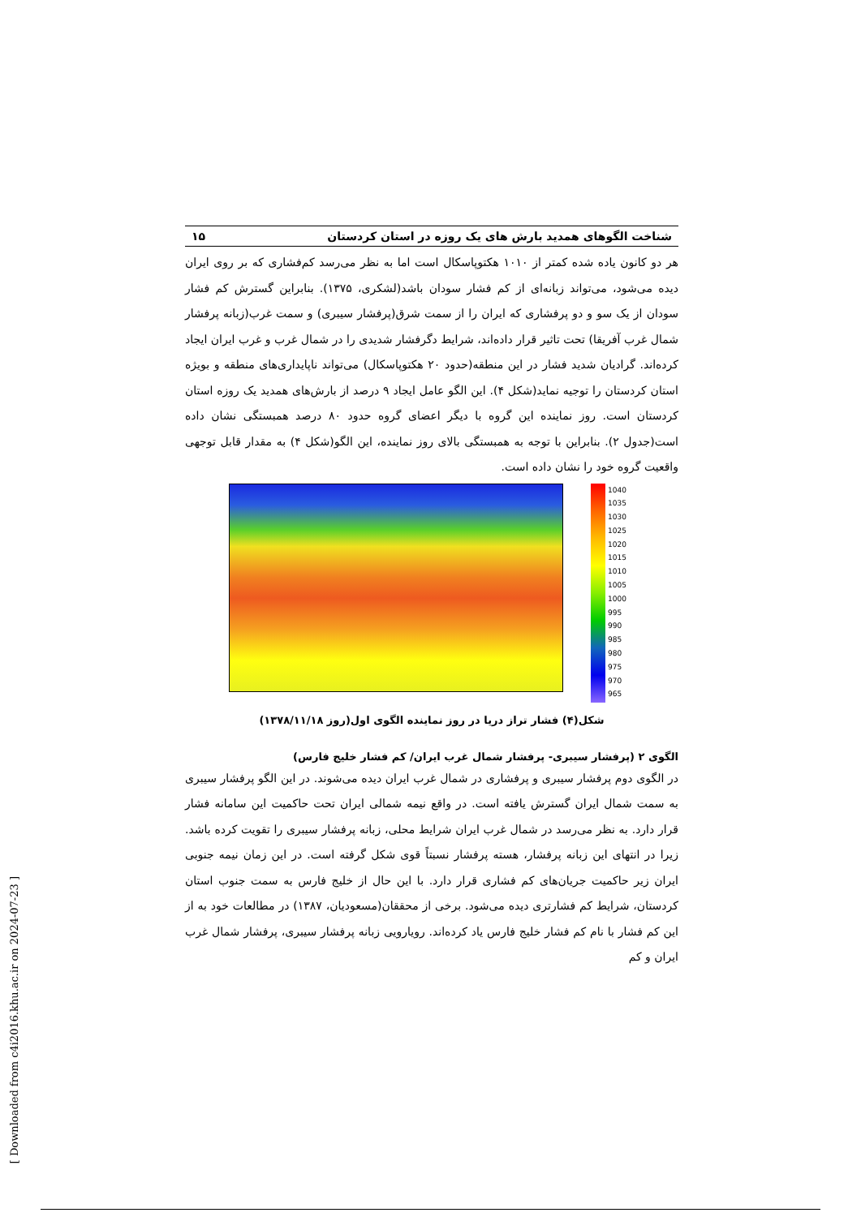شناخت الگوهای همدید بارش های یک روزه در استان کردستان ۱۵
هر دو کانون یاده شده کمتر از ۱۰۱۰ هکتوپاسکال است اما به نظر می‌رسد کم‌فشاری که بر روی ایران دیده می‌شود، می‌تواند زبانه‌ای از کم فشار سودان باشد(لشکری، ۱۳۷۵). بنابراین گسترش کم فشار سودان از یک سو و دو پرفشاری که ایران را از سمت شرق(پرفشار سیبری) و سمت غرب(زبانه پرفشار شمال غرب آفریقا) تحت تاثیر قرار داده‌اند، شرایط دگرفشار شدیدی را در شمال غرب و غرب ایران ایجاد کرده‌اند. گرادیان شدید فشار در این منطقه(حدود ۲۰ هکتوپاسکال) می‌تواند ناپایداری‌های منطقه و بویژه استان کردستان را توجیه نماید(شکل ۴). این الگو عامل ایجاد ۹ درصد از بارش‌های همدید یک روزه استان کردستان است. روز نماینده این گروه با دیگر اعضای گروه حدود ۸۰ درصد همبستگی نشان داده است(جدول ۲). بنابراین با توجه به همبستگی بالای روز نماینده، این الگو(شکل ۴) به مقدار قابل توجهی واقعیت گروه خود را نشان داده است.
1040
1035
1030
1025
1020
1015
1010
1005
1000
995
990
985
980
975
970
965
شکل(۴) فشار تراز دریا در روز نماینده الگوی اول(روز ۱۳۷۸/۱۱/۱۸)
الگوی ۲ (پرفشار سیبری- پرفشار شمال غرب ایران/ کم فشار خلیج فارس)
در الگوی دوم پرفشار سیبری و پرفشاری در شمال غرب ایران دیده می‌شوند. در این الگو پرفشار سیبری به سمت شمال ایران گسترش یافته است. در واقع نیمه شمالی ایران تحت حاکمیت این سامانه فشار قرار دارد. به نظر می‌رسد در شمال غرب ایران شرایط محلی، زبانه پرفشار سیبری را تقویت کرده باشد. زیرا در انتهای این زبانه پرفشار، هسته پرفشار نسبتاً قوی شکل گرفته است. در این زمان نیمه جنوبی ایران زیر حاکمیت جریان‌های کم فشاری قرار دارد. با این حال از خلیج فارس به سمت جنوب استان کردستان، شرایط کم فشارتری دیده می‌شود. برخی از محققان(مسعودیان، ۱۳۸۷) در مطالعات خود به از این کم فشار با نام کم فشار خلیج فارس یاد کرده‌اند. رویارویی زبانه پرفشار سیبری، پرفشار شمال غرب ایران و کم
[ Downloaded from c4i2016.khu.ac.ir on 2024-07-23 ]